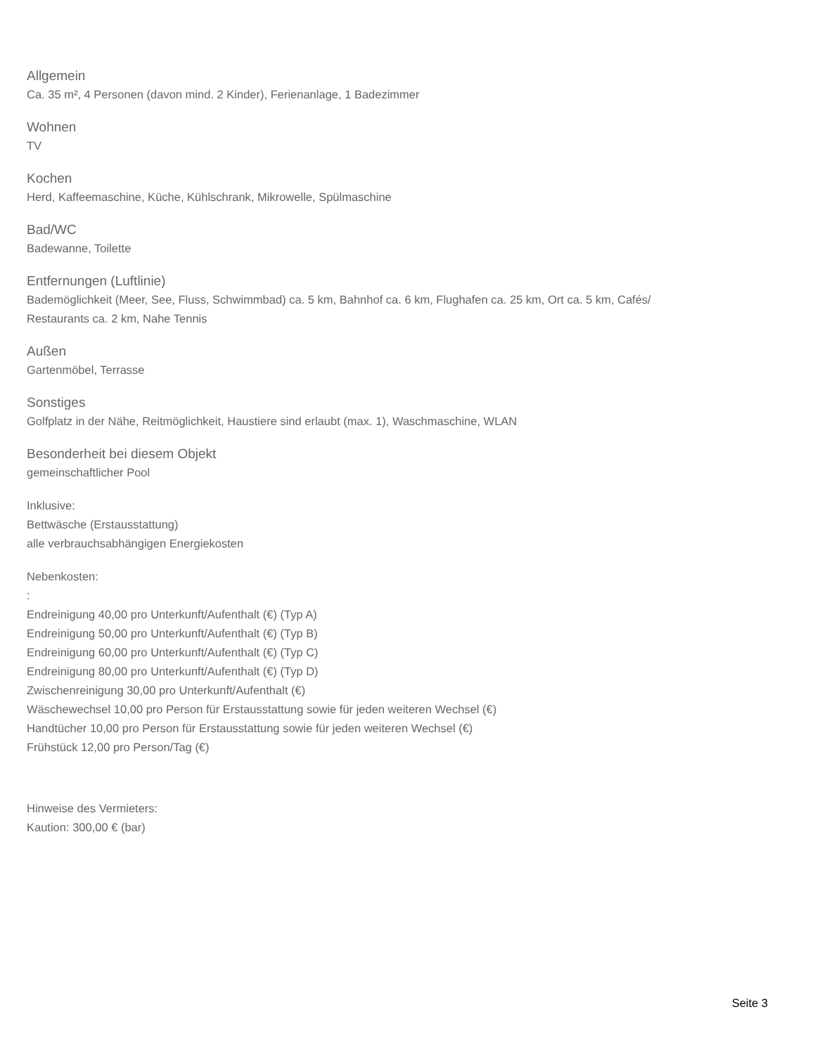Allgemein
Ca. 35 m², 4 Personen (davon mind. 2 Kinder), Ferienanlage, 1 Badezimmer
Wohnen
TV
Kochen
Herd, Kaffeemaschine, Küche, Kühlschrank, Mikrowelle, Spülmaschine
Bad/WC
Badewanne, Toilette
Entfernungen (Luftlinie)
Bademöglichkeit (Meer, See, Fluss, Schwimmbad) ca. 5 km, Bahnhof ca. 6 km, Flughafen ca. 25 km, Ort ca. 5 km, Cafés/
Restaurants ca. 2 km, Nahe Tennis
Außen
Gartenmöbel, Terrasse
Sonstiges
Golfplatz in der Nähe, Reitmöglichkeit, Haustiere sind erlaubt (max. 1), Waschmaschine, WLAN
Besonderheit bei diesem Objekt
gemeinschaftlicher Pool
Inklusive:
Bettwäsche (Erstausstattung)
alle verbrauchsabhängigen Energiekosten
Nebenkosten:
:
Endreinigung 40,00 pro Unterkunft/Aufenthalt (€) (Typ A)
Endreinigung 50,00 pro Unterkunft/Aufenthalt (€) (Typ B)
Endreinigung 60,00 pro Unterkunft/Aufenthalt (€) (Typ C)
Endreinigung 80,00 pro Unterkunft/Aufenthalt (€) (Typ D)
Zwischenreinigung 30,00 pro Unterkunft/Aufenthalt (€)
Wäschewechsel 10,00 pro Person für Erstausstattung sowie für jeden weiteren Wechsel (€)
Handtücher 10,00 pro Person für Erstausstattung sowie für jeden weiteren Wechsel (€)
Frühstück 12,00 pro Person/Tag (€)
Hinweise des Vermieters:
Kaution: 300,00 € (bar)
Seite 3